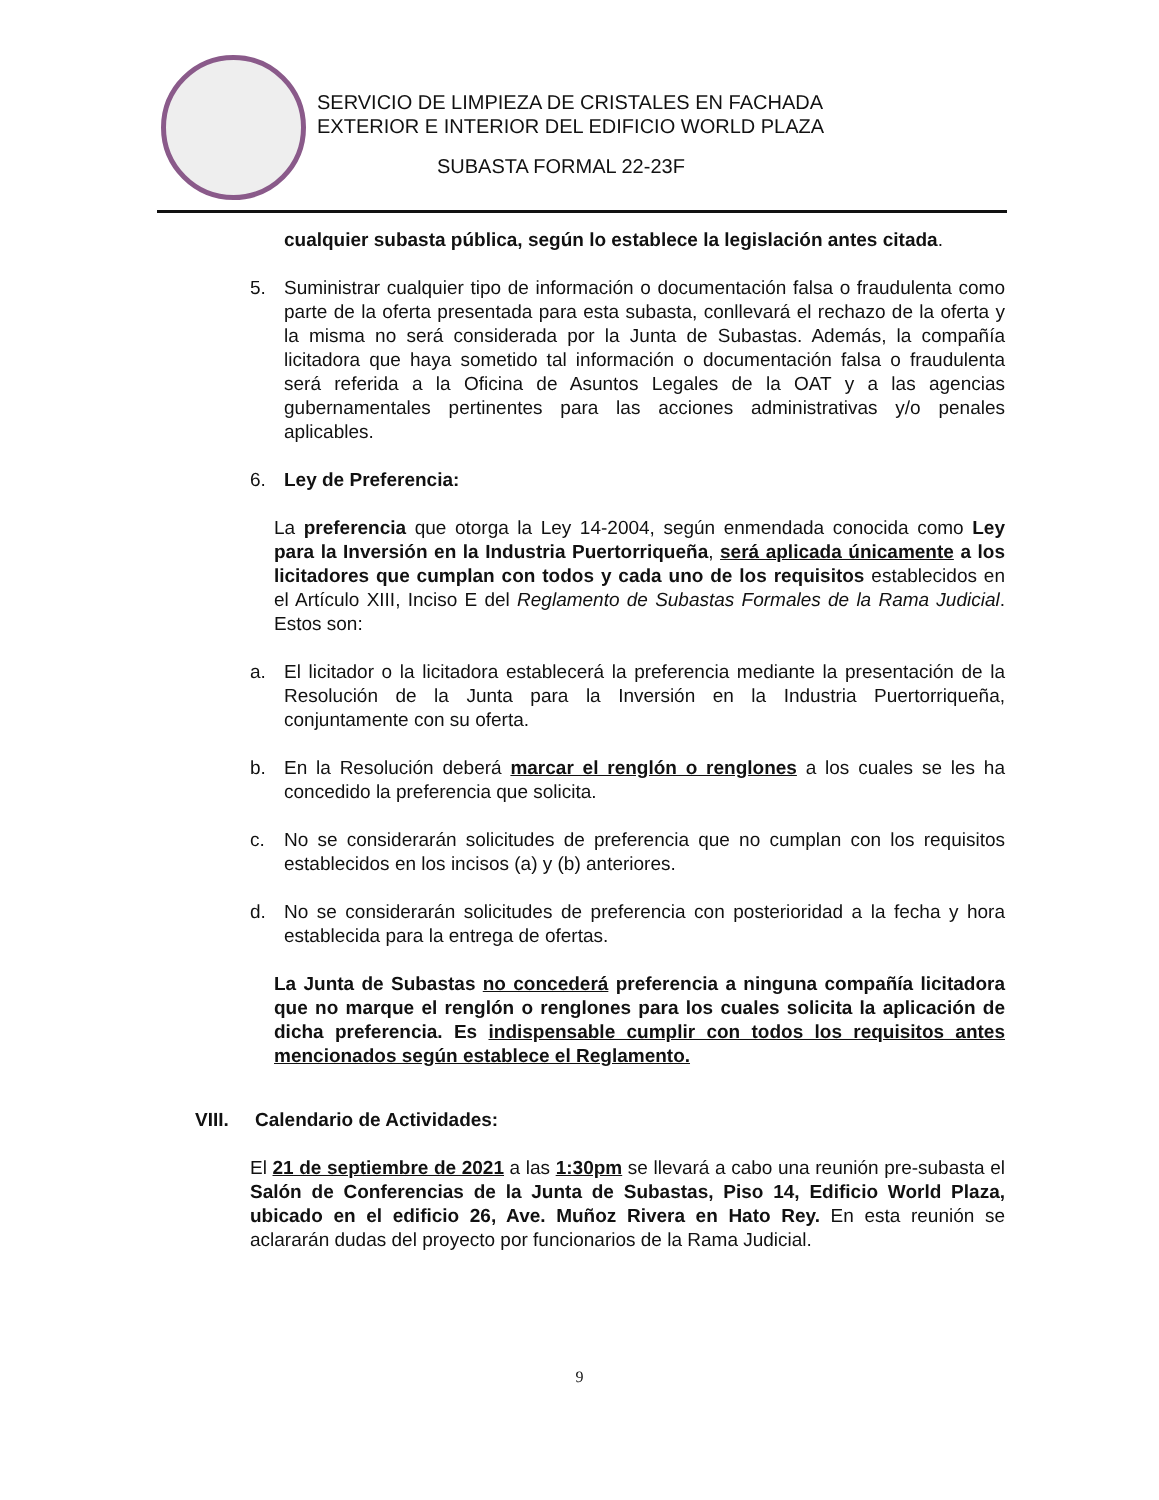SERVICIO DE LIMPIEZA DE CRISTALES EN FACHADA
EXTERIOR E INTERIOR DEL EDIFICIO WORLD PLAZA
SUBASTA FORMAL 22-23F
cualquier subasta pública, según lo establece la legislación antes citada.
5. Suministrar cualquier tipo de información o documentación falsa o fraudulenta como parte de la oferta presentada para esta subasta, conllevará el rechazo de la oferta y la misma no será considerada por la Junta de Subastas. Además, la compañía licitadora que haya sometido tal información o documentación falsa o fraudulenta será referida a la Oficina de Asuntos Legales de la OAT y a las agencias gubernamentales pertinentes para las acciones administrativas y/o penales aplicables.
6. Ley de Preferencia:
La preferencia que otorga la Ley 14-2004, según enmendada conocida como Ley para la Inversión en la Industria Puertorriqueña, será aplicada únicamente a los licitadores que cumplan con todos y cada uno de los requisitos establecidos en el Artículo XIII, Inciso E del Reglamento de Subastas Formales de la Rama Judicial. Estos son:
a. El licitador o la licitadora establecerá la preferencia mediante la presentación de la Resolución de la Junta para la Inversión en la Industria Puertorriqueña, conjuntamente con su oferta.
b. En la Resolución deberá marcar el renglón o renglones a los cuales se les ha concedido la preferencia que solicita.
c. No se considerarán solicitudes de preferencia que no cumplan con los requisitos establecidos en los incisos (a) y (b) anteriores.
d. No se considerarán solicitudes de preferencia con posterioridad a la fecha y hora establecida para la entrega de ofertas.
La Junta de Subastas no concederá preferencia a ninguna compañía licitadora que no marque el renglón o renglones para los cuales solicita la aplicación de dicha preferencia. Es indispensable cumplir con todos los requisitos antes mencionados según establece el Reglamento.
VIII. Calendario de Actividades:
El 21 de septiembre de 2021 a las 1:30pm se llevará a cabo una reunión pre-subasta el Salón de Conferencias de la Junta de Subastas, Piso 14, Edificio World Plaza, ubicado en el edificio 26, Ave. Muñoz Rivera en Hato Rey. En esta reunión se aclararán dudas del proyecto por funcionarios de la Rama Judicial.
9